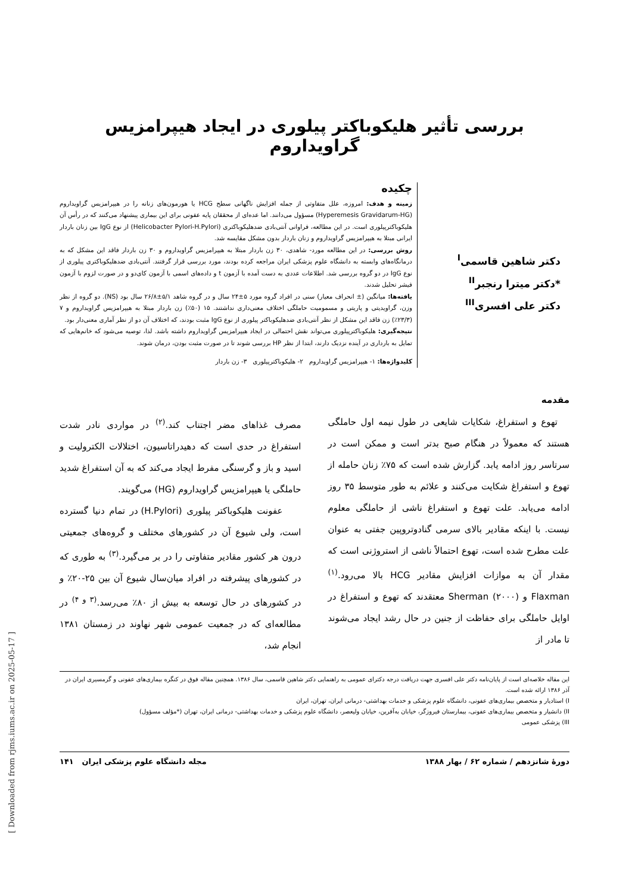بررسی تأثیر هلیکوباکتر پیلوری در ایجاد هیپرامزیس گراویداروم
دکتر شاهین قاسمی<sup>I</sup>
*دکتر میترا رنجبر<sup>II</sup>
دکتر علی افسری<sup>III</sup>
چکیده
زمینه و هدف: امروزه، علل متفاوتی از جمله افزایش ناگهانی سطح HCG یا هورمون‌های زنانه را در هیپرامزیس گراویداروم (Hyperemesis Gravidarum-HG) مسؤول می‌دانند. اما عده‌ای از محققان پایه عفونی برای این بیماری پیشنهاد می‌کنند که در رأس آن هلیکوباکترپیلوری است. در این مطالعه، فراوانی آنتی‌بادی ضدهلیکوباکتری (Helicobacter Pylori-H.Pylori) از نوع IgG بین زنان باردار ایرانی مبتلا به هیپرامزیس گراویداروم و زنان باردار بدون مشکل مقایسه شد.
روش بررسی: در این مطالعه مورد- شاهدی، ۳۰ زن باردار مبتلا به هیپرامزیس گراویداروم و ۳۰ زن باردار فاقد این مشکل که به درمانگاه‌های وابسته به دانشگاه علوم پزشکی ایران مراجعه کرده بودند، مورد بررسی قرار گرفتند. آنتی‌بادی ضدهلیکوباکتری پیلوری از نوع IgG در دو گروه بررسی شد. اطلاعات عددی به دست آمده با آزمون t و داده‌های اسمی با آزمون کای‌دو و در صورت لزوم با آزمون فیشر تحلیل شدند.
یافته‌ها: میانگین (± انحراف معیار) سنی در افراد گروه مورد ۵±۲۴ سال و در گروه شاهد ۵/۱±۲۶/۸ سال بود (NS). دو گروه از نظر وزن، گراویدیتی و پاریتی و مسمومیت حاملگی اختلاف معنی‌داری نداشتند. ۱۵ (۵۰٪) زن باردار مبتلا به هیپرامزیس گراویداروم و ۷ (۲۳/۳٪) زن فاقد این مشکل از نظر آنتی‌بادی ضدهلیکوباکتر پیلوری از نوع IgG مثبت بودند، که اختلاف آن دو از نظر آماری معنی‌دار بود.
نتیجه‌گیری: هلیکوباکترپیلوری می‌تواند نقش احتمالی در ایجاد هیپرامزیس گراویداروم داشته باشد. لذا، توصیه می‌شود که خانم‌هایی که تمایل به بارداری در آینده نزدیک دارند، ابتدا از نظر HP بررسی شوند تا در صورت مثبت بودن، درمان شوند.
کلیدواژه‌ها: ۱- هیپرامزیس گراویداروم ۲- هلیکوباکترپیلوری ۳- زن باردار
مقدمه
تهوع و استفراغ، شکایات شایعی در طول نیمه اول حاملگی هستند که معمولاً در هنگام صبح بدتر است و ممکن است در سرتاسر روز ادامه یابد. گزارش شده است که ۷۵٪ زنان حامله از تهوع و استفراغ شکایت می‌کنند و علائم به طور متوسط ۳۵ روز ادامه می‌یابد. علت تهوع و استفراغ ناشی از حاملگی معلوم نیست. با اینکه مقادیر بالای سرمی گنادوتروپین جفتی به عنوان علت مطرح شده است، تهوع احتمالاً ناشی از استروژنی است که مقدار آن به موازات افزایش مقادیر HCG بالا می‌رود.<sup>(۱)</sup> Flaxman و Sherman (۲۰۰۰) معتقدند که تهوع و استفراغ در اوایل حاملگی برای حفاظت از جنین در حال رشد ایجاد می‌شوند تا مادر از
مصرف غذاهای مضر اجتناب کند.<sup>(۲)</sup> در مواردی نادر شدت استفراغ در حدی است که دهیدراتاسیون، اختلالات الکترولیت و اسید و باز و گرسنگی مفرط ایجاد می‌کند که به آن استفراغ شدید حاملگی یا هیپرامزیس گراویداروم (HG) می‌گویند.
عفونت هلیکوباکتر پیلوری (H.Pylori) در تمام دنیا گسترده است، ولی شیوع آن در کشورهای مختلف و گروه‌های جمعیتی درون هر کشور مقادیر متفاوتی را در بر می‌گیرد.<sup>(۳)</sup> به طوری که در کشورهای پیشرفته در افراد میان‌سال شیوع آن بین ۲۵-۲۰٪ و در کشورهای در حال توسعه به بیش از ۸۰٪ می‌رسد.<sup>(۳ و ۴)</sup> در مطالعه‌ای که در جمعیت عمومی شهر نهاوند در زمستان ۱۳۸۱ انجام شد،
این مقاله خلاصه‌ای است از پایان‌نامه دکتر علی افسری جهت دریافت درجه دکترای عمومی به راهنمایی دکتر شاهین قاسمی، سال ۱۳۸۶. همچنین مقاله فوق در کنگره بیماری‌های عفونی و گرمسیری ایران در آذر ۱۳۸۶ ارائه شده است.
I) استادیار و متخصص بیماری‌های عفونی، دانشگاه علوم پزشکی و خدمات بهداشتی- درمانی ایران، تهران، ایران
II) دانشیار و متخصص بیماری‌های عفونی، بیمارستان فیروزگر، خیابان به‌آفرین، خیابان ولیعصر، دانشگاه علوم پزشکی و خدمات بهداشتی- درمانی ایران، تهران (*مؤلف مسؤول)
III) پزشکی عمومی
دورهٔ شانزدهم / شماره ۶۲ / بهار ۱۳۸۸ مجله دانشگاه علوم پزشکی ایران ۱۴۱
[ Downloaded from rjms.iums.ac.ir on 2025-05-17 ]